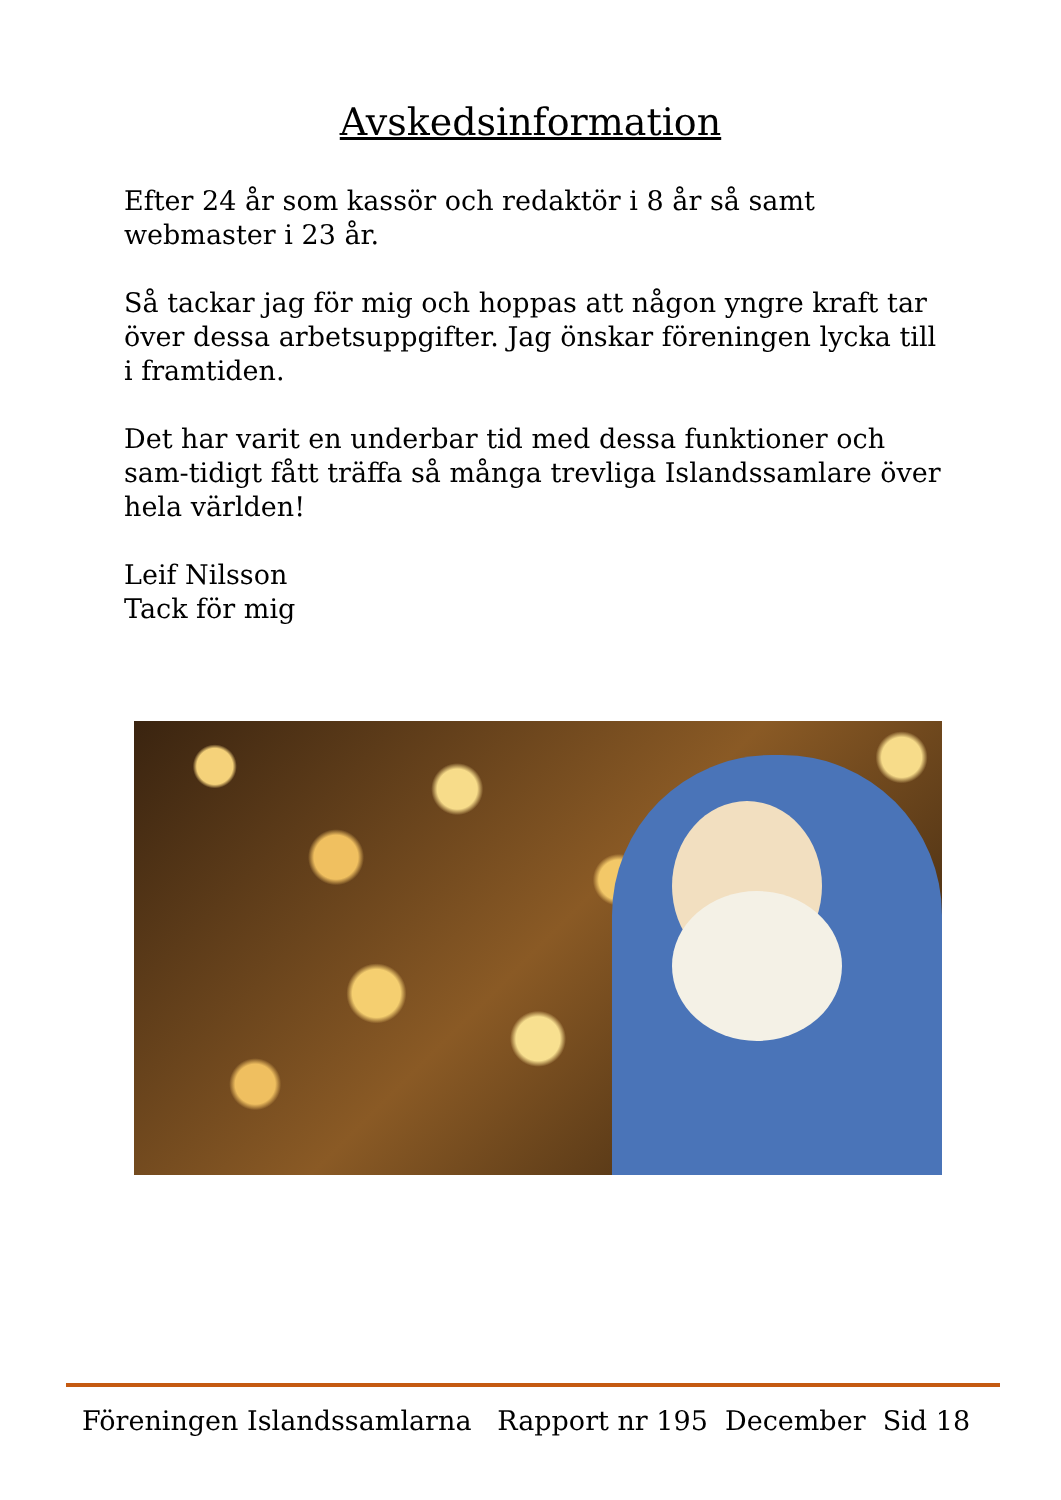Avskedsinformation
Efter 24 år som kassör och redaktör i 8 år så samt webmaster i 23 år.
Så tackar jag för mig och hoppas att någon yngre kraft tar över dessa arbetsuppgifter. Jag önskar föreningen lycka till i framtiden.
Det har varit en underbar tid med dessa funktioner och sam-tidigt fått träffa så många trevliga Islandssamlare över hela världen!
Leif Nilsson
Tack för mig
Föreningen Islandssamlarna Rapport nr 195 December Sid 18